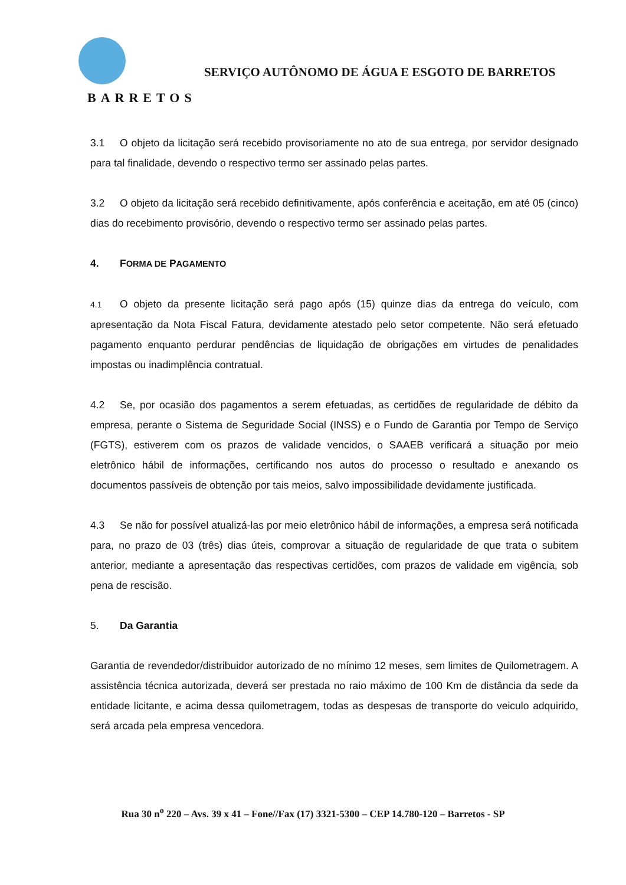BARRETOS
SERVIÇO AUTÔNOMO DE ÁGUA E ESGOTO DE BARRETOS
3.1 O objeto da licitação será recebido provisoriamente no ato de sua entrega, por servidor designado para tal finalidade, devendo o respectivo termo ser assinado pelas partes.
3.2 O objeto da licitação será recebido definitivamente, após conferência e aceitação, em até 05 (cinco) dias do recebimento provisório, devendo o respectivo termo ser assinado pelas partes.
4. FORMA DE PAGAMENTO
4.1 O objeto da presente licitação será pago após (15) quinze dias da entrega do veículo, com apresentação da Nota Fiscal Fatura, devidamente atestado pelo setor competente. Não será efetuado pagamento enquanto perdurar pendências de liquidação de obrigações em virtudes de penalidades impostas ou inadimplência contratual.
4.2 Se, por ocasião dos pagamentos a serem efetuadas, as certidões de regularidade de débito da empresa, perante o Sistema de Seguridade Social (INSS) e o Fundo de Garantia por Tempo de Serviço (FGTS), estiverem com os prazos de validade vencidos, o SAAEB verificará a situação por meio eletrônico hábil de informações, certificando nos autos do processo o resultado e anexando os documentos passíveis de obtenção por tais meios, salvo impossibilidade devidamente justificada.
4.3 Se não for possível atualizá-las por meio eletrônico hábil de informações, a empresa será notificada para, no prazo de 03 (três) dias úteis, comprovar a situação de regularidade de que trata o subitem anterior, mediante a apresentação das respectivas certidões, com prazos de validade em vigência, sob pena de rescisão.
5. Da Garantia
Garantia de revendedor/distribuidor autorizado de no mínimo 12 meses, sem limites de Quilometragem. A assistência técnica autorizada, deverá ser prestada no raio máximo de 100 Km de distância da sede da entidade licitante, e acima dessa quilometragem, todas as despesas de transporte do veiculo adquirido, será arcada pela empresa vencedora.
Rua 30 n<sup>o</sup> 220 – Avs. 39 x 41 – Fone//Fax (17) 3321-5300 – CEP 14.780-120 – Barretos - SP